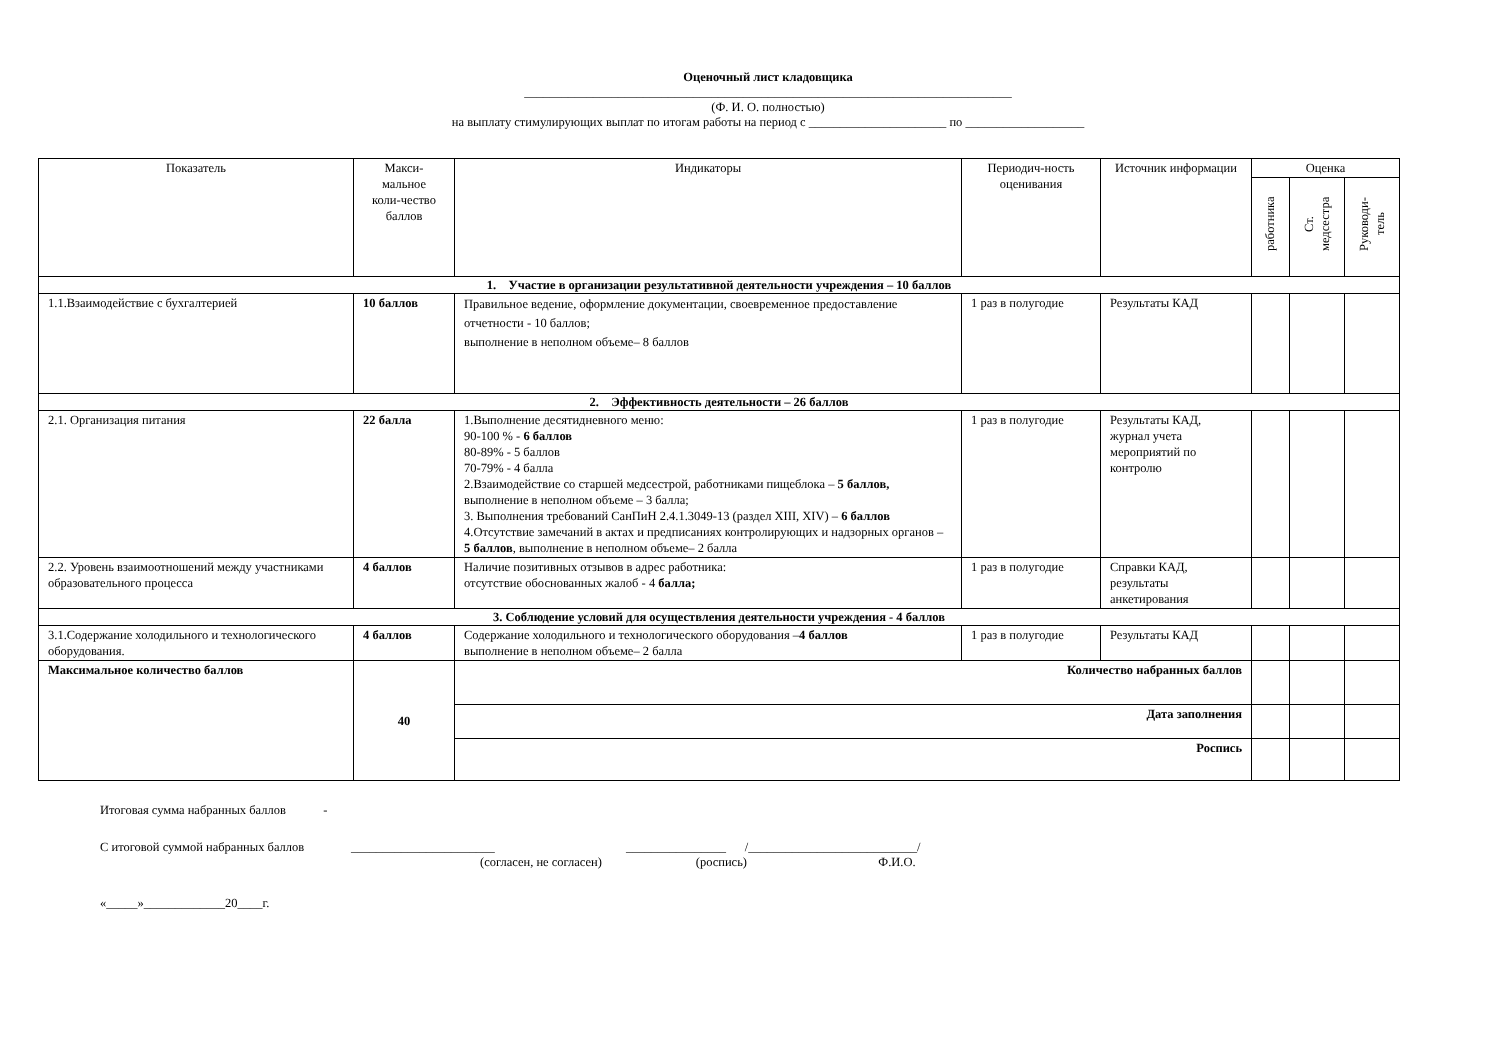Оценочный лист кладовщика
______________________________________________________________________________
(Ф. И. О. полностью)
на выплату стимулирующих выплат по итогам работы на период с ______________________ по ___________________
| Показатель | Макси- мальное коли-чество баллов | Индикаторы | Периодич-ность оценивания | Источник информации | Оценка | | |
| --- | --- | --- | --- | --- | --- | --- | --- |
| | | | | | работника | Ст. медсестра | Руководи- тель |
| 1. Участие в организации результативной деятельности учреждения – 10 баллов | | | | | | | |
| 1.1.Взаимодействие с бухгалтерией | 10 баллов | Правильное ведение, оформление документации, своевременное предоставление отчетности - 10 баллов; выполнение в неполном объеме– 8 баллов | 1 раз в полугодие | Результаты КАД | | | |
| 2. Эффективность деятельности – 26 баллов | | | | | | | |
| 2.1. Организация питания | 22 балла | 1.Выполнение десятидневного меню: 90-100 % - 6 баллов 80-89% - 5 баллов 70-79% - 4 балла 2.Взаимодействие со старшей медсестрой, работниками пищеблока – 5 баллов, выполнение в неполном объеме – 3 балла; 3. Выполнения требований СанПиН 2.4.1.3049-13 (раздел XIII, XIV) – 6 баллов 4.Отсутствие замечаний в актах и предписаниях контролирующих и надзорных органов – 5 баллов , выполнение в неполном объеме– 2 балла | 1 раз в полугодие | Результаты КАД, журнал учета мероприятий по контролю | | | |
| 2.2. Уровень взаимоотношений между участниками образовательного процесса | 4 баллов | Наличие позитивных отзывов в адрес работника: отсутствие обоснованных жалоб - 4 балла; | 1 раз в полугодие | Справки КАД, результаты анкетирования | | | |
| 3. Соблюдение условий для осуществления деятельности учреждения - 4 баллов | | | | | | | |
| 3.1.Содержание холодильного и технологического оборудования. | 4 баллов | Содержание холодильного и технологического оборудования – 4 баллов выполнение в неполном объеме– 2 балла | 1 раз в полугодие | Результаты КАД | | | |
| Максимальное количество баллов | 40 | Количество набранных баллов | | | | | |
| | | Дата заполнения | | | | | |
| | | Роспись | | | | | |
Итоговая сумма набранных баллов -
С итоговой суммой набранных баллов _______________________ ________________ /___________________________/
(согласен, не согласен) (роспись) Ф.И.О.
«_____»_____________20____г.